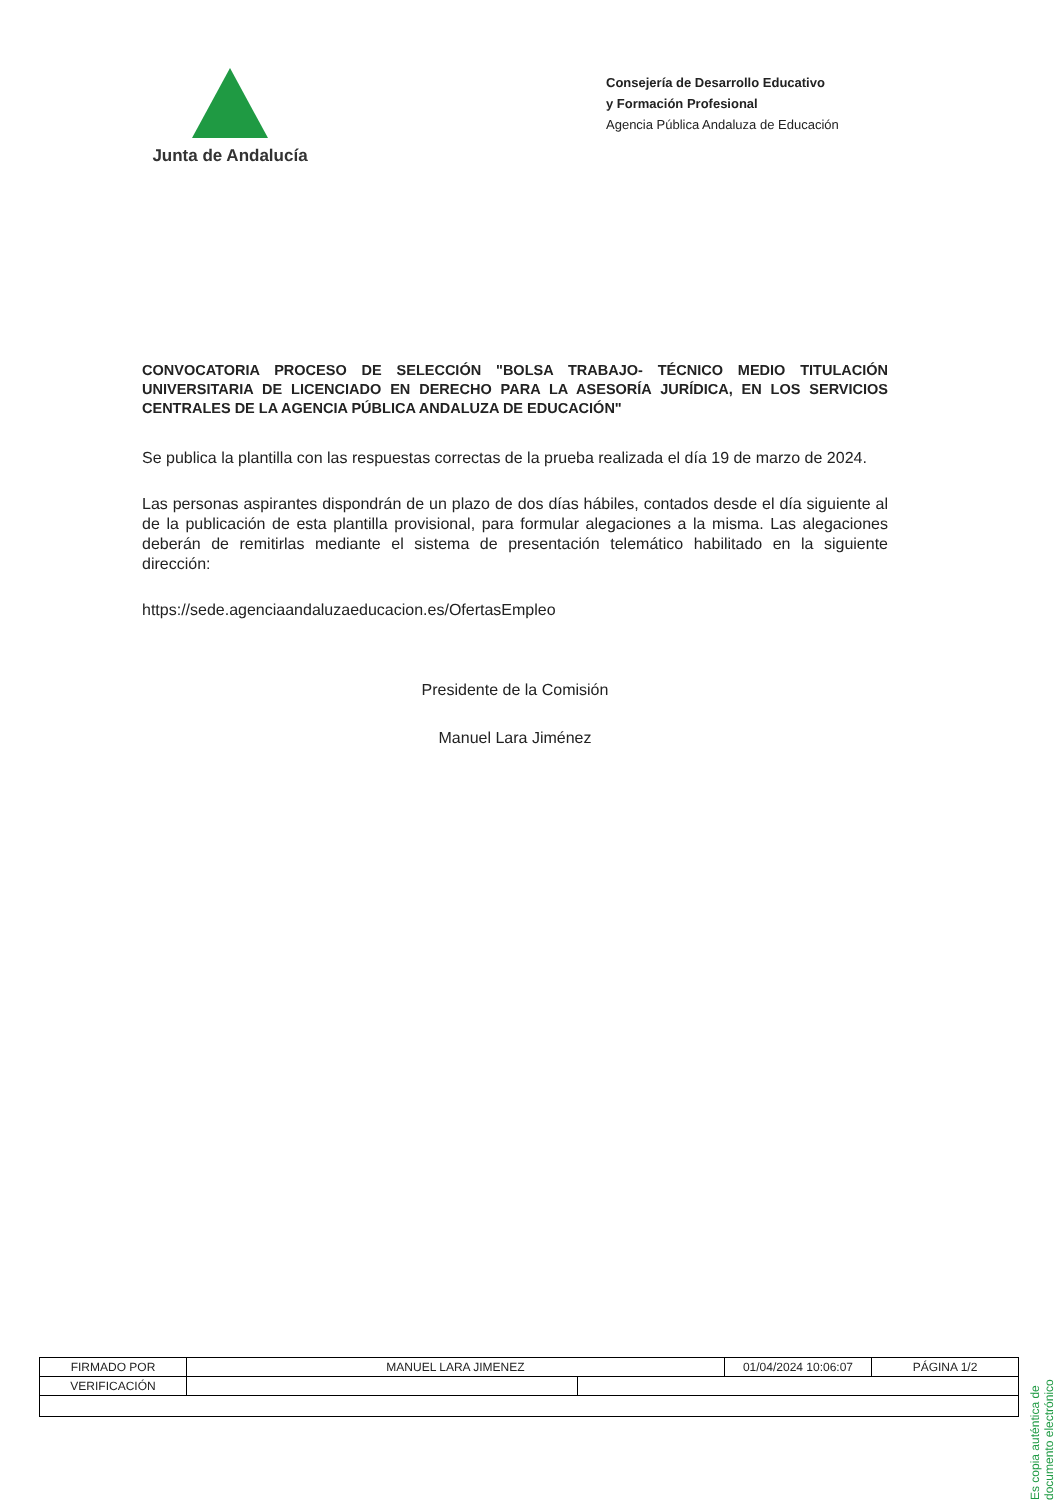Junta de Andalucía
Consejería de Desarrollo Educativo
y Formación Profesional
Agencia Pública Andaluza de Educación
CONVOCATORIA PROCESO DE SELECCIÓN "BOLSA TRABAJO- TÉCNICO MEDIO TITULACIÓN UNIVERSITARIA DE LICENCIADO EN DERECHO PARA LA ASESORÍA JURÍDICA, EN LOS SERVICIOS CENTRALES DE LA AGENCIA PÚBLICA ANDALUZA DE EDUCACIÓN"
Se publica la plantilla con las respuestas correctas de la prueba realizada el día 19 de marzo de 2024.
Las personas aspirantes dispondrán de un plazo de dos días hábiles, contados desde el día siguiente al de la publicación de esta plantilla provisional, para formular alegaciones a la misma. Las alegaciones deberán de remitirlas mediante el sistema de presentación telemático habilitado en la siguiente dirección:
https://sede.agenciaandaluzaeducacion.es/OfertasEmpleo
Presidente de la Comisión
Manuel Lara Jiménez
Es copia auténtica de documento electrónico
| FIRMADO POR | MANUEL LARA JIMENEZ | | 01/04/2024 10:06:07 | PÁGINA 1/2 |
| VERIFICACIÓN | | | | |